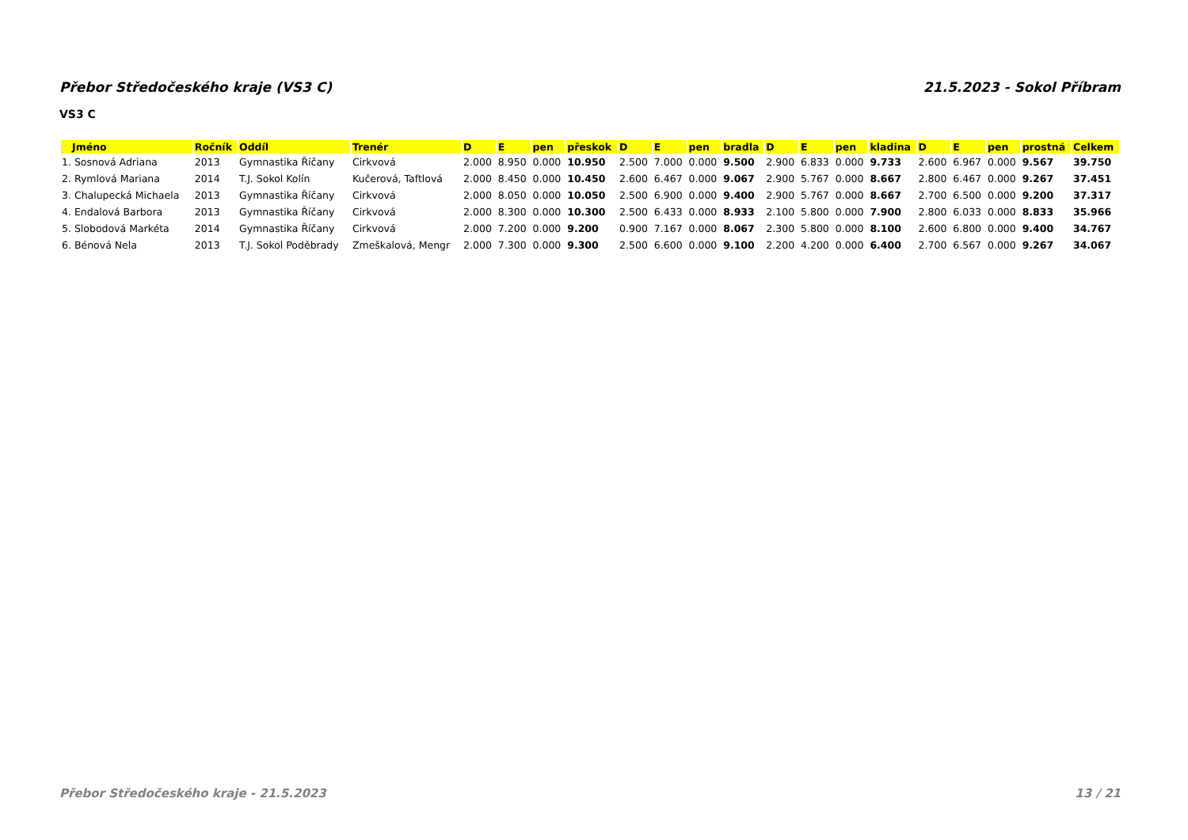Přebor Středočeského kraje (VS3 C) 21.5.2023 - Sokol Příbram
VS3 C
| Jméno | Ročník | Oddíl | Trenér | D | E | pen | přeskok | D | E | pen | bradla | D | E | pen | kladina | D | E | pen | prostná | Celkem |
| --- | --- | --- | --- | --- | --- | --- | --- | --- | --- | --- | --- | --- | --- | --- | --- | --- | --- | --- | --- | --- |
| 1. Sosnová Adriana | 2013 | Gymnastika Říčany | Cirkvová | 2.000 | 8.950 | 0.000 | 10.950 | 2.500 | 7.000 | 0.000 | 9.500 | 2.900 | 6.833 | 0.000 | 9.733 | 2.600 | 6.967 | 0.000 | 9.567 | 39.750 |
| 2. Rymlová Mariana | 2014 | T.J. Sokol Kolín | Kučerová, Taftlová | 2.000 | 8.450 | 0.000 | 10.450 | 2.600 | 6.467 | 0.000 | 9.067 | 2.900 | 5.767 | 0.000 | 8.667 | 2.800 | 6.467 | 0.000 | 9.267 | 37.451 |
| 3. Chalupecká Michaela | 2013 | Gymnastika Říčany | Cirkvová | 2.000 | 8.050 | 0.000 | 10.050 | 2.500 | 6.900 | 0.000 | 9.400 | 2.900 | 5.767 | 0.000 | 8.667 | 2.700 | 6.500 | 0.000 | 9.200 | 37.317 |
| 4. Endalová Barbora | 2013 | Gymnastika Říčany | Cirkvová | 2.000 | 8.300 | 0.000 | 10.300 | 2.500 | 6.433 | 0.000 | 8.933 | 2.100 | 5.800 | 0.000 | 7.900 | 2.800 | 6.033 | 0.000 | 8.833 | 35.966 |
| 5. Slobodová Markéta | 2014 | Gymnastika Říčany | Cirkvová | 2.000 | 7.200 | 0.000 | 9.200 | 0.900 | 7.167 | 0.000 | 8.067 | 2.300 | 5.800 | 0.000 | 8.100 | 2.600 | 6.800 | 0.000 | 9.400 | 34.767 |
| 6. Bénová Nela | 2013 | T.J. Sokol Poděbrady | Zmeškalová, Mengr | 2.000 | 7.300 | 0.000 | 9.300 | 2.500 | 6.600 | 0.000 | 9.100 | 2.200 | 4.200 | 0.000 | 6.400 | 2.700 | 6.567 | 0.000 | 9.267 | 34.067 |
Přebor Středočeského kraje - 21.5.2023 13 / 21